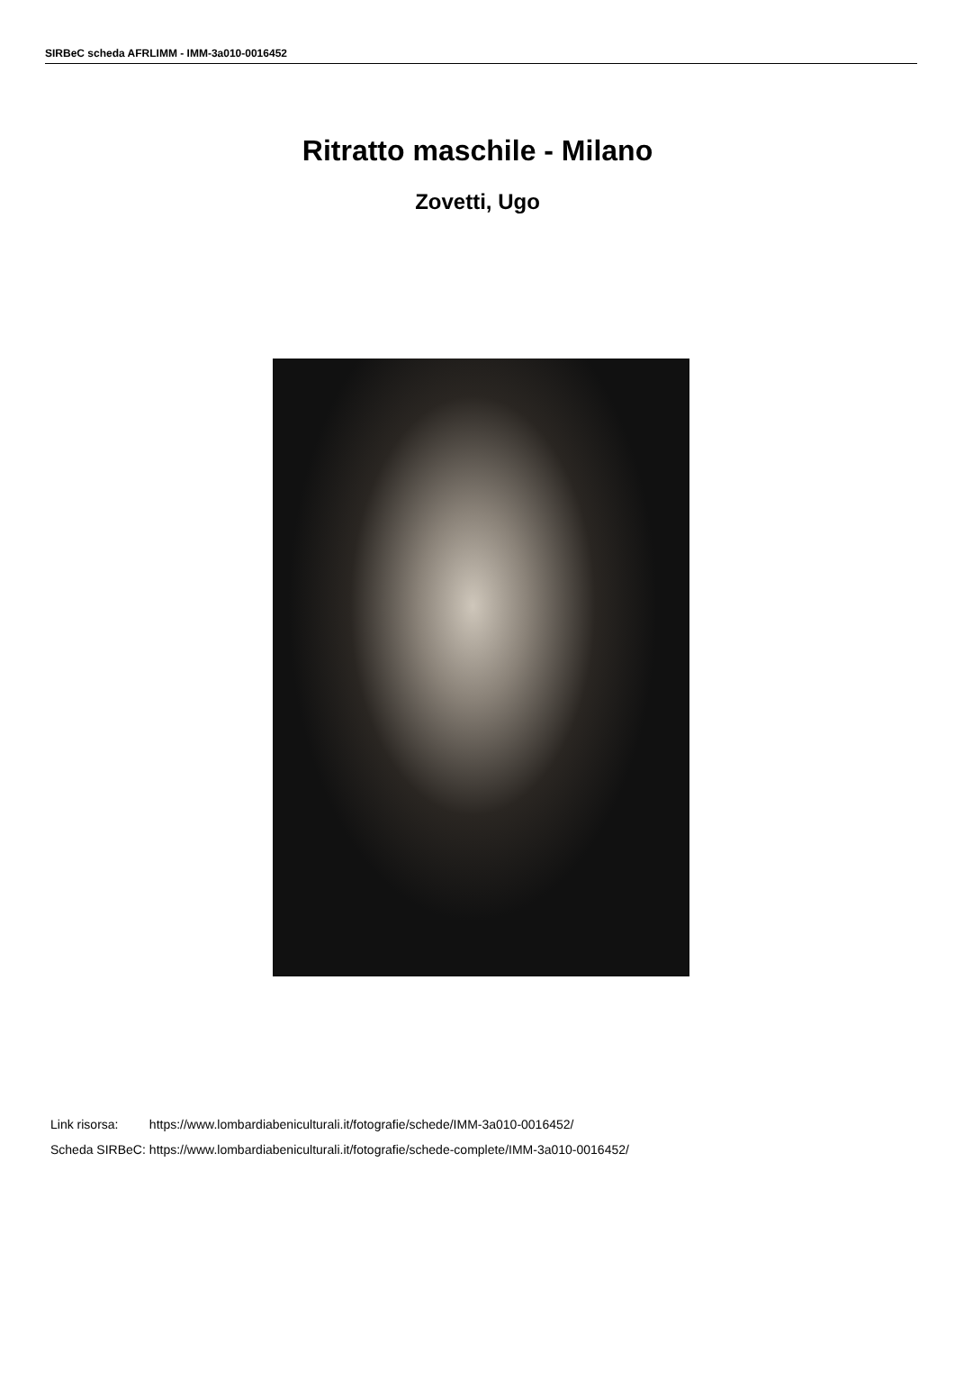SIRBeC scheda AFRLIMM - IMM-3a010-0016452
Ritratto maschile - Milano
Zovetti, Ugo
| Link risorsa: | https://www.lombardiabeniculturali.it/fotografie/schede/IMM-3a010-0016452/ |
| Scheda SIRBeC: | https://www.lombardiabeniculturali.it/fotografie/schede-complete/IMM-3a010-0016452/ |